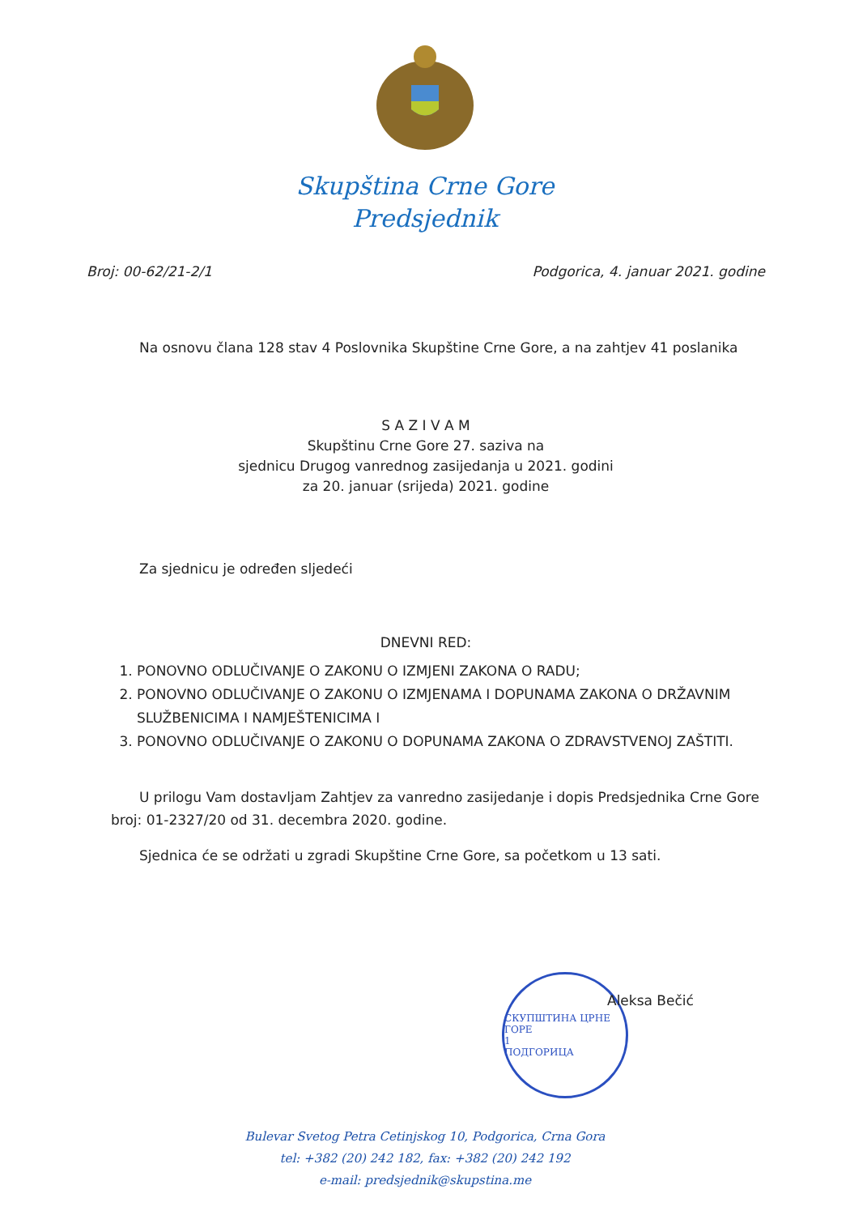Skupština Crne Gore
Predsjednik
Broj: 00-62/21-2/1 Podgorica, 4. januar 2021. godine
Na osnovu člana 128 stav 4 Poslovnika Skupštine Crne Gore, a na zahtjev 41 poslanika
S A Z I V A M
Skupštinu Crne Gore 27. saziva na
sjednicu Drugog vanrednog zasijedanja u 2021. godini
za 20. januar (srijeda) 2021. godine
Za sjednicu je određen sljedeći
DNEVNI RED:
1. PONOVNO ODLUČIVANJE O ZAKONU O IZMJENI ZAKONA O RADU;
2. PONOVNO ODLUČIVANJE O ZAKONU O IZMJENAMA I DOPUNAMA ZAKONA O DRŽAVNIM SLUŽBENICIMA I NAMJEŠTENICIMA I
3. PONOVNO ODLUČIVANJE O ZAKONU O DOPUNAMA ZAKONA O ZDRAVSTVENOJ ZAŠTITI.
U prilogu Vam dostavljam Zahtjev za vanredno zasijedanje i dopis Predsjednika Crne Gore broj: 01-2327/20 od 31. decembra 2020. godine.
Sjednica će se održati u zgradi Skupštine Crne Gore, sa početkom u 13 sati.
СКУПШТИНА ЦРНЕ ГОРЕ
1
ПОДГОРИЦА
Aleksa Bečić
Bulevar Svetog Petra Cetinjskog 10, Podgorica, Crna Gora
tel: +382 (20) 242 182, fax: +382 (20) 242 192
e-mail: predsjednik@skupstina.me